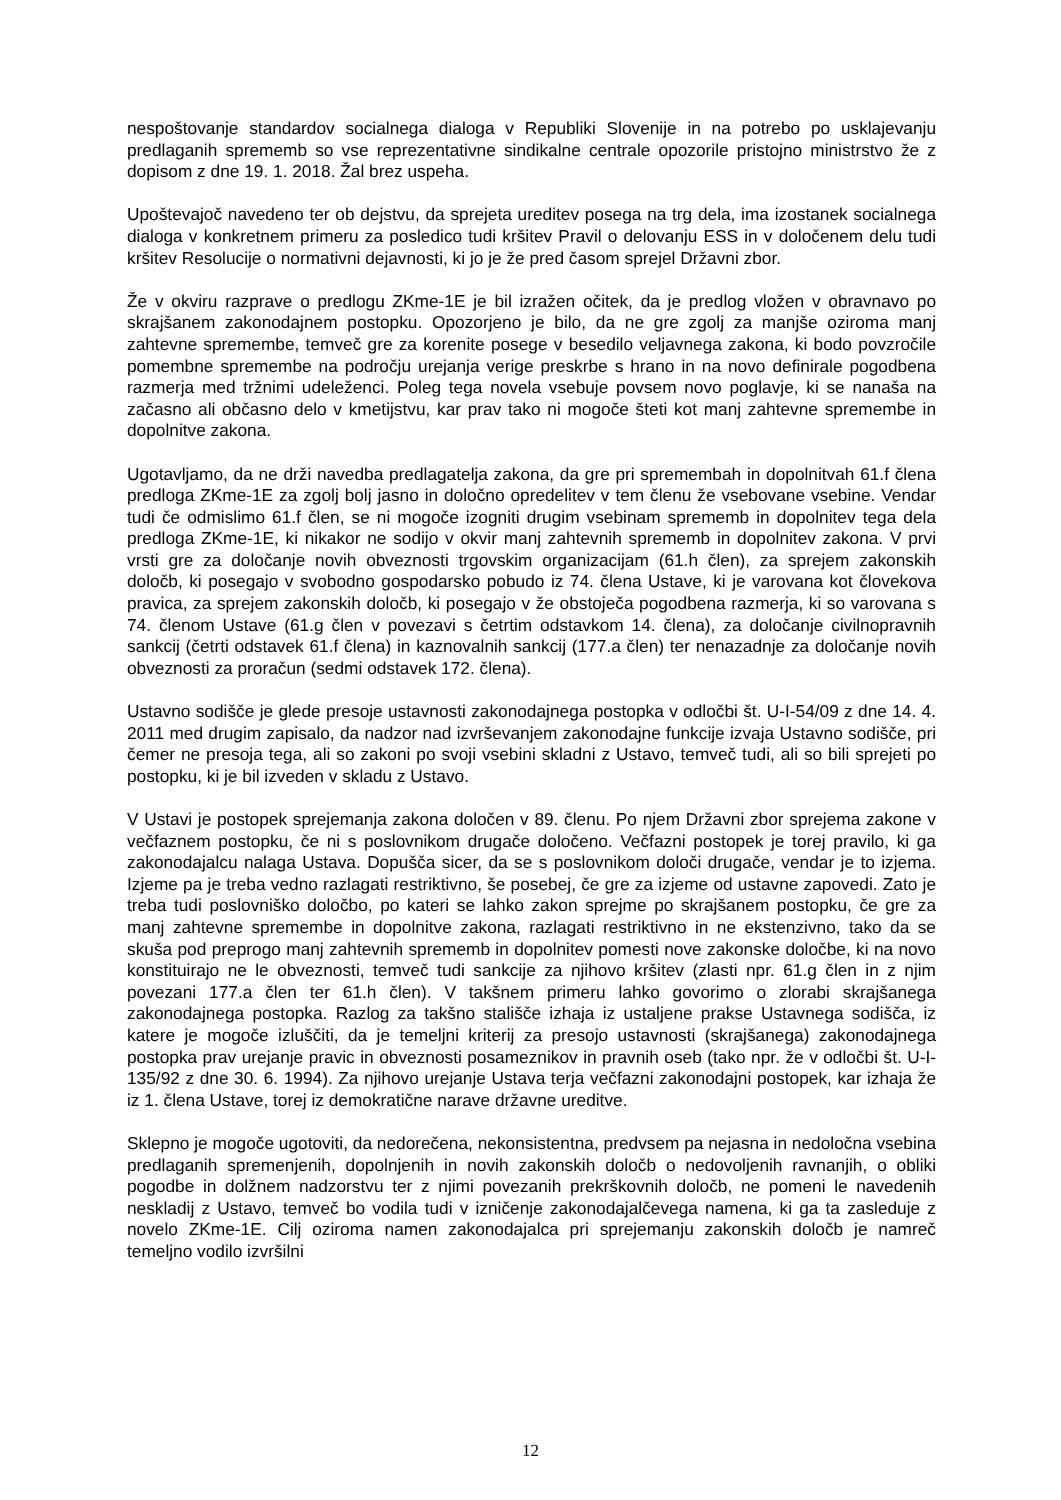nespoštovanje standardov socialnega dialoga v Republiki Slovenije in na potrebo po usklajevanju predlaganih sprememb so vse reprezentativne sindikalne centrale opozorile pristojno ministrstvo že z dopisom z dne 19. 1. 2018. Žal brez uspeha.
Upoštevajoč navedeno ter ob dejstvu, da sprejeta ureditev posega na trg dela, ima izostanek socialnega dialoga v konkretnem primeru za posledico tudi kršitev Pravil o delovanju ESS in v določenem delu tudi kršitev Resolucije o normativni dejavnosti, ki jo je že pred časom sprejel Državni zbor.
Že v okviru razprave o predlogu ZKme-1E je bil izražen očitek, da je predlog vložen v obravnavo po skrajšanem zakonodajnem postopku. Opozorjeno je bilo, da ne gre zgolj za manjše oziroma manj zahtevne spremembe, temveč gre za korenite posege v besedilo veljavnega zakona, ki bodo povzročile pomembne spremembe na področju urejanja verige preskrbe s hrano in na novo definirale pogodbena razmerja med tržnimi udeleženci. Poleg tega novela vsebuje povsem novo poglavje, ki se nanaša na začasno ali občasno delo v kmetijstvu, kar prav tako ni mogoče šteti kot manj zahtevne spremembe in dopolnitve zakona.
Ugotavljamo, da ne drži navedba predlagatelja zakona, da gre pri spremembah in dopolnitvah 61.f člena predloga ZKme-1E za zgolj bolj jasno in določno opredelitev v tem členu že vsebovane vsebine. Vendar tudi če odmislimo 61.f člen, se ni mogoče izogniti drugim vsebinam sprememb in dopolnitev tega dela predloga ZKme-1E, ki nikakor ne sodijo v okvir manj zahtevnih sprememb in dopolnitev zakona. V prvi vrsti gre za določanje novih obveznosti trgovskim organizacijam (61.h člen), za sprejem zakonskih določb, ki posegajo v svobodno gospodarsko pobudo iz 74. člena Ustave, ki je varovana kot človekova pravica, za sprejem zakonskih določb, ki posegajo v že obstoječa pogodbena razmerja, ki so varovana s 74. členom Ustave (61.g člen v povezavi s četrtim odstavkom 14. člena), za določanje civilnopravnih sankcij (četrti odstavek 61.f člena) in kaznovalnih sankcij (177.a člen) ter nenazadnje za določanje novih obveznosti za proračun (sedmi odstavek 172. člena).
Ustavno sodišče je glede presoje ustavnosti zakonodajnega postopka v odločbi št. U-I-54/09 z dne 14. 4. 2011 med drugim zapisalo, da nadzor nad izvrševanjem zakonodajne funkcije izvaja Ustavno sodišče, pri čemer ne presoja tega, ali so zakoni po svoji vsebini skladni z Ustavo, temveč tudi, ali so bili sprejeti po postopku, ki je bil izveden v skladu z Ustavo.
V Ustavi je postopek sprejemanja zakona določen v 89. členu. Po njem Državni zbor sprejema zakone v večfaznem postopku, če ni s poslovnikom drugače določeno. Večfazni postopek je torej pravilo, ki ga zakonodajalcu nalaga Ustava. Dopušča sicer, da se s poslovnikom določi drugače, vendar je to izjema. Izjeme pa je treba vedno razlagati restriktivno, še posebej, če gre za izjeme od ustavne zapovedi. Zato je treba tudi poslovniško določbo, po kateri se lahko zakon sprejme po skrajšanem postopku, če gre za manj zahtevne spremembe in dopolnitve zakona, razlagati restriktivno in ne ekstenzivno, tako da se skuša pod preprogo manj zahtevnih sprememb in dopolnitev pomesti nove zakonske določbe, ki na novo konstituirajo ne le obveznosti, temveč tudi sankcije za njihovo kršitev (zlasti npr. 61.g člen in z njim povezani 177.a člen ter 61.h člen). V takšnem primeru lahko govorimo o zlorabi skrajšanega zakonodajnega postopka. Razlog za takšno stališče izhaja iz ustaljene prakse Ustavnega sodišča, iz katere je mogoče izluščiti, da je temeljni kriterij za presojo ustavnosti (skrajšanega) zakonodajnega postopka prav urejanje pravic in obveznosti posameznikov in pravnih oseb (tako npr. že v odločbi št. U-I-135/92 z dne 30. 6. 1994). Za njihovo urejanje Ustava terja večfazni zakonodajni postopek, kar izhaja že iz 1. člena Ustave, torej iz demokratične narave državne ureditve.
Sklepno je mogoče ugotoviti, da nedorečena, nekonsistentna, predvsem pa nejasna in nedoločna vsebina predlaganih spremenjenih, dopolnjenih in novih zakonskih določb o nedovoljenih ravnanjih, o obliki pogodbe in dolžnem nadzorstvu ter z njimi povezanih prekrškovnih določb, ne pomeni le navedenih neskladij z Ustavo, temveč bo vodila tudi v izničenje zakonodajalčevega namena, ki ga ta zasleduje z novelo ZKme-1E. Cilj oziroma namen zakonodajalca pri sprejemanju zakonskih določb je namreč temeljno vodilo izvršilni
12